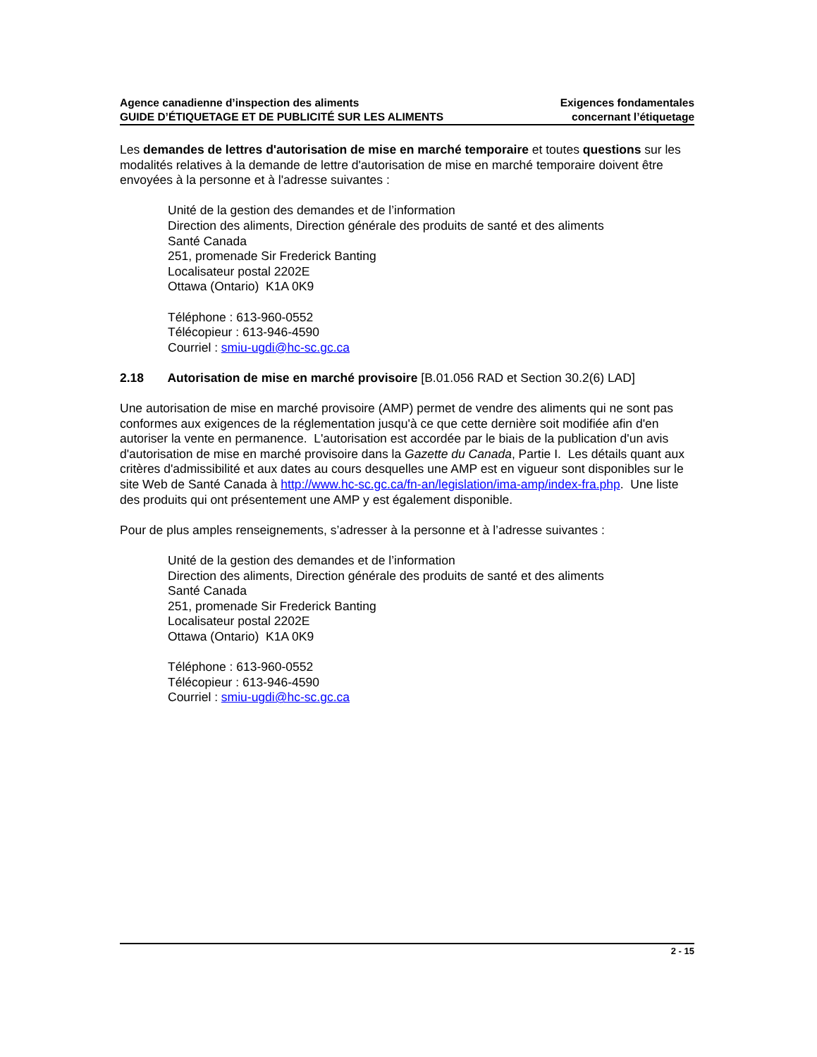Agence canadienne d’inspection des aliments
GUIDE D’ÉTIQUETAGE ET DE PUBLICITÉ SUR LES ALIMENTS
Exigences fondamentales
concernant l’étiquetage
Les demandes de lettres d'autorisation de mise en marché temporaire et toutes questions sur les modalités relatives à la demande de lettre d'autorisation de mise en marché temporaire doivent être envoyées à la personne et à l'adresse suivantes :
Unité de la gestion des demandes et de l’information
Direction des aliments, Direction générale des produits de santé et des aliments
Santé Canada
251, promenade Sir Frederick Banting
Localisateur postal 2202E
Ottawa (Ontario) K1A 0K9
Téléphone : 613-960-0552
Télécopieur : 613-946-4590
Courriel : smiu-ugdi@hc-sc.gc.ca
2.18 Autorisation de mise en marché provisoire [B.01.056 RAD et Section 30.2(6) LAD]
Une autorisation de mise en marché provisoire (AMP) permet de vendre des aliments qui ne sont pas conformes aux exigences de la réglementation jusqu'à ce que cette dernière soit modifiée afin d'en autoriser la vente en permanence. L'autorisation est accordée par le biais de la publication d'un avis d'autorisation de mise en marché provisoire dans la Gazette du Canada, Partie I. Les détails quant aux critères d'admissibilité et aux dates au cours desquelles une AMP est en vigueur sont disponibles sur le site Web de Santé Canada à http://www.hc-sc.gc.ca/fn-an/legislation/ima-amp/index-fra.php. Une liste des produits qui ont présentement une AMP y est également disponible.
Pour de plus amples renseignements, s’adresser à la personne et à l’adresse suivantes :
Unité de la gestion des demandes et de l’information
Direction des aliments, Direction générale des produits de santé et des aliments
Santé Canada
251, promenade Sir Frederick Banting
Localisateur postal 2202E
Ottawa (Ontario) K1A 0K9
Téléphone : 613-960-0552
Télécopieur : 613-946-4590
Courriel : smiu-ugdi@hc-sc.gc.ca
2 - 15